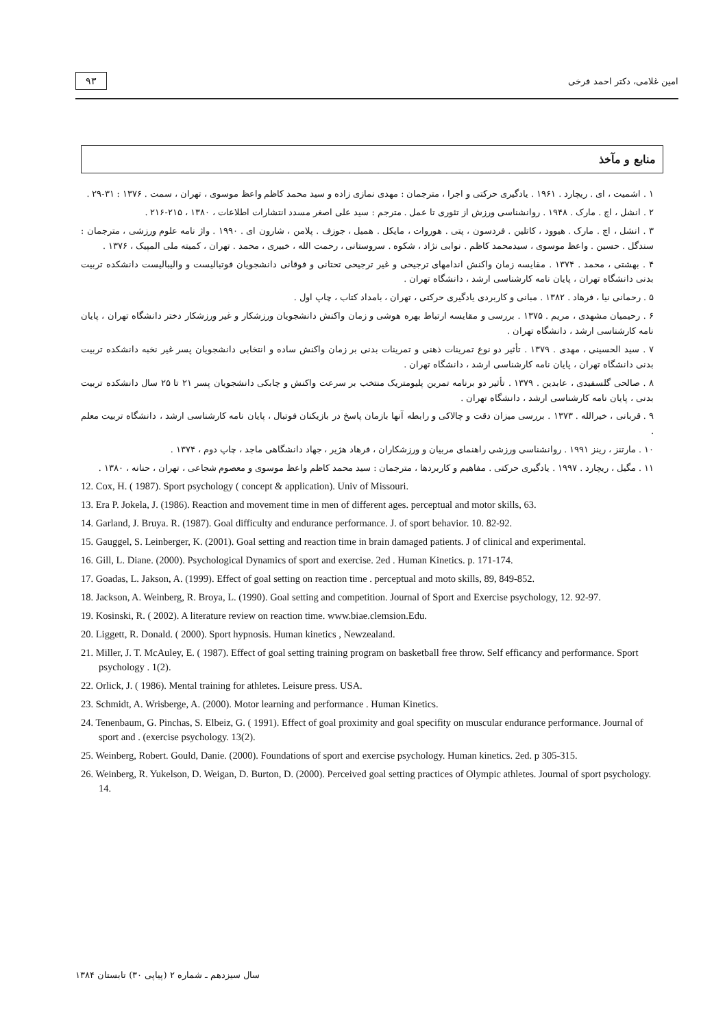۹۳ امین غلامی، دکتر احمد فرخی
منابع و مآخذ
۱ . اشمیت ، ای . ریچارد . ۱۹۶۱ . یادگیری حرکتی و اجرا ، مترجمان : مهدی نمازی زاده و سید محمد کاظم واعظ موسوی ، تهران ، سمت . ۱۳۷۶ : ۳۱-۲۹ .
۲ . انشل ، اچ . مارک . ۱۹۴۸ . روانشناسی ورزش از تئوری تا عمل . مترجم : سید علی اصغر مسدد انتشارات اطلاعات ، ۱۳۸۰ ، ۲۱۵-۲۱۶ .
۳ . انشل ، اچ . مارک . هیوود ، کاتلین . فردسون ، پتی . هوروات ، مایکل . همیل ، جوزف . پلامن ، شارون ای . ۱۹۹۰ . واژ نامه علوم ورزشی ، مترجمان : سندگل . حسین . واعظ موسوی ، سیدمحمد کاظم . نوابی نژاد ، شکوه . سروستانی ، رحمت الله ، خبیری ، محمد . تهران ، کمیته ملی المپیک ، ۱۳۷۶ .
۴ . بهشتی ، محمد . ۱۳۷۴ . مقایسه زمان واکنش اندامهای ترجیحی و غیر ترجیحی تحتانی و فوقانی دانشجویان فوتبالیست و والیبالیست دانشکده تربیت بدنی دانشگاه تهران ، پایان نامه کارشناسی ارشد ، دانشگاه تهران .
۵ . رحمانی نیا ، فرهاد . ۱۳۸۲ . مبانی و کاربردی یادگیری حرکتی ، تهران ، بامداد کتاب ، چاپ اول .
۶ . رحیمیان مشهدی ، مریم . ۱۳۷۵ . بررسی و مقایسه ارتباط بهره هوشی و زمان واکنش دانشجویان ورزشکار و غیر ورزشکار دختر دانشگاه تهران ، پایان نامه کارشناسی ارشد ، دانشگاه تهران .
۷ . سید الحسینی ، مهدی . ۱۳۷۹ . تأثیر دو نوع تمرینات ذهنی و تمرینات بدنی بر زمان واکنش ساده و انتخابی دانشجویان پسر غیر نخبه دانشکده تربیت بدنی دانشگاه تهران ، پایان نامه کارشناسی ارشد ، دانشگاه تهران .
۸ . صالحی گلسفیدی ، عابدین . ۱۳۷۹ . تأثیر دو برنامه تمرین پلیومتریک منتخب بر سرعت واکنش و چابکی دانشجویان پسر ۲۱ تا ۲۵ سال دانشکده تربیت بدنی ، پایان نامه کارشناسی ارشد ، دانشگاه تهران .
۹ . قربانی ، خیرالله . ۱۳۷۳ . بررسی میزان دقت و چالاکی و رابطه آنها بازمان پاسخ در بازیکنان فوتبال ، پایان نامه کارشناسی ارشد ، دانشگاه تربیت معلم .
۱۰ . مارتنز ، رینز ۱۹۹۱ . روانشناسی ورزشی راهنمای مربیان و ورزشکاران ، فرهاد هژیر ، جهاد دانشگاهی ماجد ، چاپ دوم ، ۱۳۷۴ .
۱۱ . مگیل ، ریچارد . ۱۹۹۷ . یادگیری حرکتی . مفاهیم و کاربردها ، مترجمان : سید محمد کاظم واعظ موسوی و معصوم شجاعی ، تهران ، حنانه ، ۱۳۸۰ .
12. Cox, H. ( 1987). Sport psychology ( concept & application). Univ of Missouri.
13. Era P. Jokela, J. (1986). Reaction and movement time in men of different ages. perceptual and motor skills, 63.
14. Garland, J. Bruya. R. (1987). Goal difficulty and endurance performance. J. of sport behavior. 10. 82-92.
15. Gauggel, S. Leinberger, K. (2001). Goal setting and reaction time in brain damaged patients. J of clinical and experimental.
16. Gill, L. Diane. (2000). Psychological Dynamics of sport and exercise. 2ed . Human Kinetics. p. 171-174.
17. Goadas, L. Jakson, A. (1999). Effect of goal setting on reaction time . perceptual and moto skills, 89, 849-852.
18. Jackson, A. Weinberg, R. Broya, L. (1990). Goal setting and competition. Journal of Sport and Exercise psychology, 12. 92-97.
19. Kosinski, R. ( 2002). A literature review on reaction time. www.biae.clemsion.Edu.
20. Liggett, R. Donald. ( 2000). Sport hypnosis. Human kinetics , Newzealand.
21. Miller, J. T. McAuley, E. ( 1987). Effect of goal setting training program on basketball free throw. Self efficancy and performance. Sport psychology . 1(2).
22. Orlick, J. ( 1986). Mental training for athletes. Leisure press. USA.
23. Schmidt, A. Wrisberge, A. (2000). Motor learning and performance . Human Kinetics.
24. Tenenbaum, G. Pinchas, S. Elbeiz, G. ( 1991). Effect of goal proximity and goal specifity on muscular endurance performance. Journal of sport and . (exercise psychology. 13(2).
25. Weinberg, Robert. Gould, Danie. (2000). Foundations of sport and exercise psychology. Human kinetics. 2ed. p 305-315.
26. Weinberg, R. Yukelson, D. Weigan, D. Burton, D. (2000). Perceived goal setting practices of Olympic athletes. Journal of sport psychology. 14.
سال سیزدهم ـ شماره ۲ (پیاپی ۳۰) تابستان ۱۳۸۴